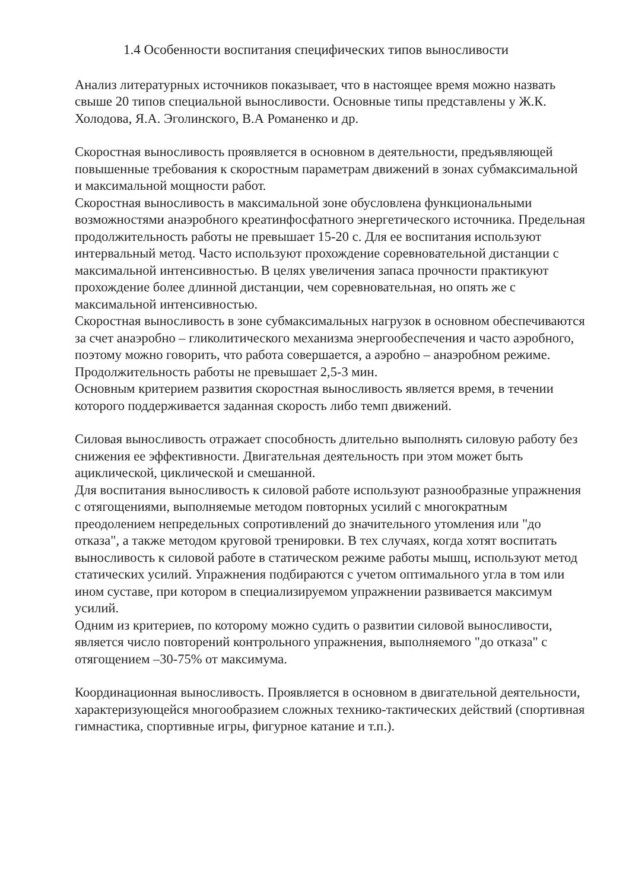1.4 Особенности воспитания специфических типов выносливости
Анализ литературных источников показывает, что в настоящее время можно назвать свыше 20 типов специальной выносливости. Основные типы представлены у Ж.К. Холодова, Я.А. Эголинского, В.А Романенко и др.
Скоростная выносливость проявляется в основном в деятельности, предъявляющей повышенные требования к скоростным параметрам движений в зонах субмаксимальной и максимальной мощности работ.
Скоростная выносливость в максимальной зоне обусловлена функциональными возможностями анаэробного креатинфосфатного энергетического источника. Предельная продолжительность работы не превышает 15-20 с. Для ее воспитания используют интервальный метод. Часто используют прохождение соревновательной дистанции с максимальной интенсивностью. В целях увеличения запаса прочности практикуют прохождение более длинной дистанции, чем соревновательная, но опять же с максимальной интенсивностью.
Скоростная выносливость в зоне субмаксимальных нагрузок в основном обеспечиваются за счет анаэробно – гликолитического механизма энергообеспечения и часто аэробного, поэтому можно говорить, что работа совершается, а аэробно – анаэробном режиме. Продолжительность работы не превышает 2,5-3 мин.
Основным критерием развития скоростная выносливость является время, в течении которого поддерживается заданная скорость либо темп движений.
Силовая выносливость отражает способность длительно выполнять силовую работу без снижения ее эффективности. Двигательная деятельность при этом может быть ациклической, циклической и смешанной.
Для воспитания выносливость к силовой работе используют разнообразные упражнения с отягощениями, выполняемые методом повторных усилий с многократным преодолением непредельных сопротивлений до значительного утомления или "до отказа", а также методом круговой тренировки. В тех случаях, когда хотят воспитать выносливость к силовой работе в статическом режиме работы мышц, используют метод статических усилий. Упражнения подбираются с учетом оптимального угла в том или ином суставе, при котором в специализируемом упражнении развивается максимум усилий.
Одним из критериев, по которому можно судить о развитии силовой выносливости, является число повторений контрольного упражнения, выполняемого "до отказа" с отягощением –30-75% от максимума.
Координационная выносливость. Проявляется в основном в двигательной деятельности, характеризующейся многообразием сложных технико-тактических действий (спортивная гимнастика, спортивные игры, фигурное катание и т.п.).